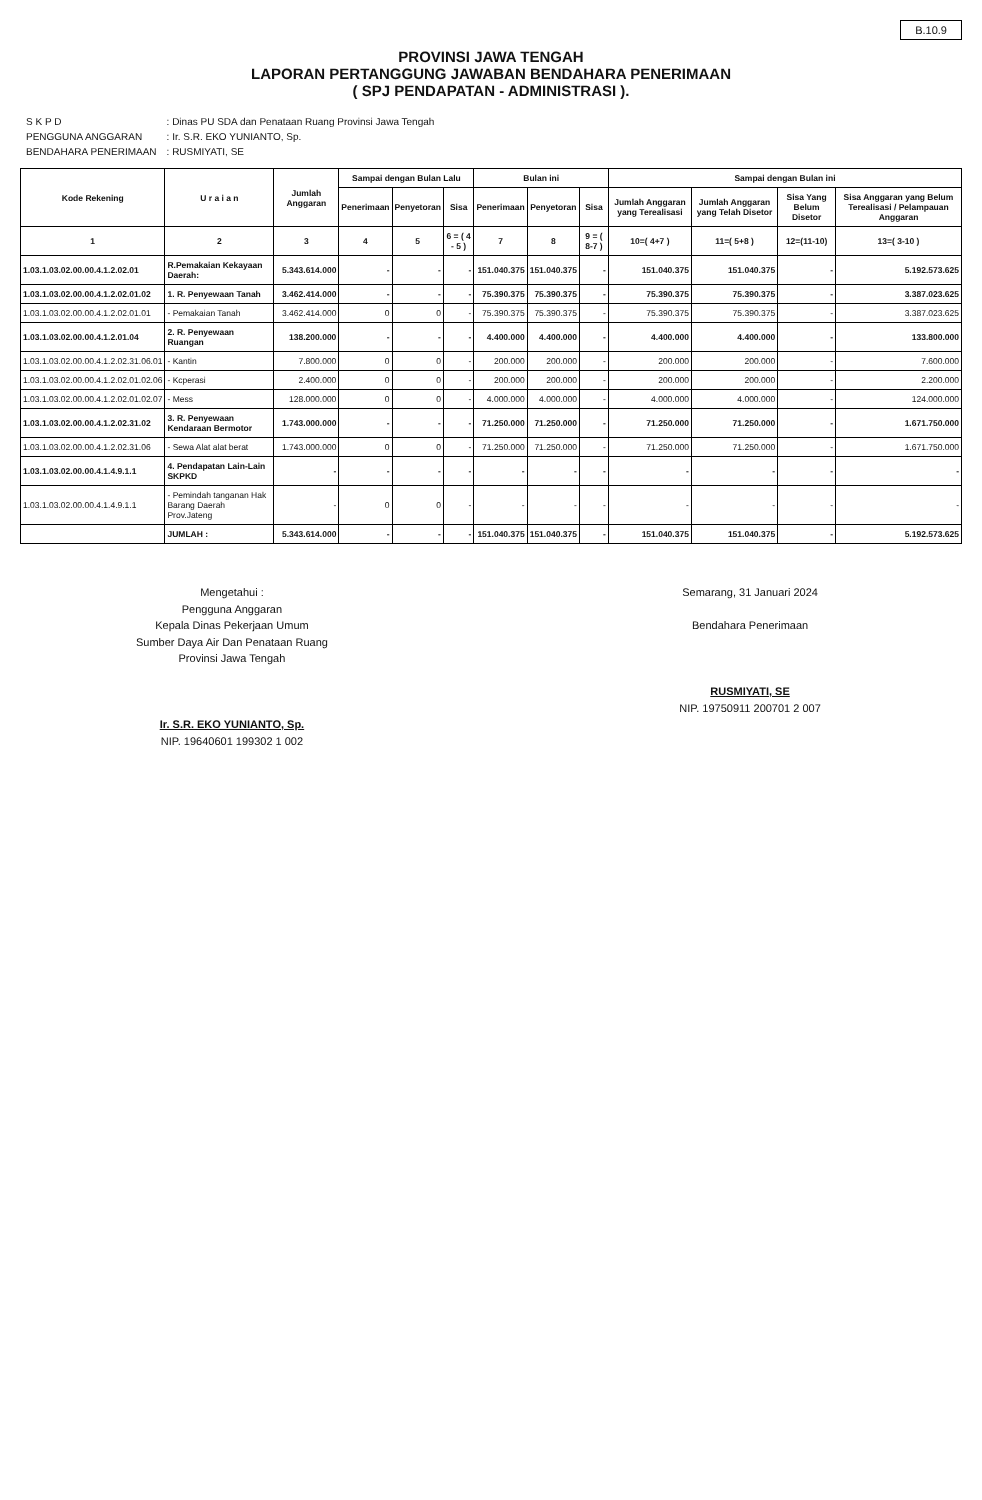B.10.9
PROVINSI JAWA TENGAH
LAPORAN PERTANGGUNG JAWABAN BENDAHARA PENERIMAAN
( SPJ PENDAPATAN - ADMINISTRASI ).
| S K P D | : Dinas PU SDA dan Penataan Ruang Provinsi Jawa Tengah |
| PENGGUNA ANGGARAN | : Ir. S.R. EKO YUNIANTO, Sp. |
| BENDAHARA PENERIMAAN | : RUSMIYATI, SE |
| Kode Rekening | U r a i a n | Jumlah Anggaran | Sampai dengan Bulan Lalu | | | Bulan ini | | | Sampai dengan Bulan ini | | | |
| --- | --- | --- | --- | --- | --- | --- | --- | --- | --- | --- | --- | --- |
| | | | Penerimaan | Penyetoran | Sisa | Penerimaan | Penyetoran | Sisa | Jumlah Anggaran yang Terealisasi | Jumlah Anggaran yang Telah Disetor | Sisa Yang Belum Disetor | Sisa Anggaran yang Belum Terealisasi / Pelampauan Anggaran |
| 1 | 2 | 3 | 4 | 5 | 6 = ( 4 - 5 ) | 7 | 8 | 9 = ( 8-7 ) | 10=( 4+7 ) | 11=( 5+8 ) | 12=(11-10) | 13=( 3-10 ) |
| 1.03.1.03.02.00.00.4.1.2.02.01 | R.Pemakaian Kekayaan Daerah: | 5.343.614.000 | - | - | - | 151.040.375 | 151.040.375 | - | 151.040.375 | 151.040.375 | - | 5.192.573.625 |
| 1.03.1.03.02.00.00.4.1.2.02.01.02 | 1. R. Penyewaan Tanah | 3.462.414.000 | - | - | - | 75.390.375 | 75.390.375 | - | 75.390.375 | 75.390.375 | - | 3.387.023.625 |
| 1.03.1.03.02.00.00.4.1.2.02.01.01 | - Pemakaian Tanah | 3.462.414.000 | 0 | 0 | - | 75.390.375 | 75.390.375 | - | 75.390.375 | 75.390.375 | - | 3.387.023.625 |
| 1.03.1.03.02.00.00.4.1.2.01.04 | 2. R. Penyewaan Ruangan | 138.200.000 | - | - | - | 4.400.000 | 4.400.000 | - | 4.400.000 | 4.400.000 | - | 133.800.000 |
| 1.03.1.03.02.00.00.4.1.2.02.31.06.01 | - Kantin | 7.800.000 | 0 | 0 | - | 200.000 | 200.000 | - | 200.000 | 200.000 | - | 7.600.000 |
| 1.03.1.03.02.00.00.4.1.2.02.01.02.06 | - Kcperasi | 2.400.000 | 0 | 0 | - | 200.000 | 200.000 | - | 200.000 | 200.000 | - | 2.200.000 |
| 1.03.1.03.02.00.00.4.1.2.02.01.02.07 | - Mess | 128.000.000 | 0 | 0 | - | 4.000.000 | 4.000.000 | - | 4.000.000 | 4.000.000 | - | 124.000.000 |
| 1.03.1.03.02.00.00.4.1.2.02.31.02 | 3. R. Penyewaan Kendaraan Bermotor | 1.743.000.000 | - | - | - | 71.250.000 | 71.250.000 | - | 71.250.000 | 71.250.000 | - | 1.671.750.000 |
| 1.03.1.03.02.00.00.4.1.2.02.31.06 | - Sewa Alat alat berat | 1.743.000.000 | 0 | 0 | - | 71.250.000 | 71.250.000 | - | 71.250.000 | 71.250.000 | - | 1.671.750.000 |
| 1.03.1.03.02.00.00.4.1.4.9.1.1 | 4. Pendapatan Lain-Lain SKPKD | - | - | - | - | - | - | - | - | - | - | - |
| 1.03.1.03.02.00.00.4.1.4.9.1.1 | - Pemindah tanganan Hak Barang Daerah Prov.Jateng | - | 0 | 0 | - | - | - | - | - | - | - | - |
| | JUMLAH : | 5.343.614.000 | - | - | - | 151.040.375 | 151.040.375 | - | 151.040.375 | 151.040.375 | - | 5.192.573.625 |
Mengetahui :
Pengguna Anggaran
Kepala Dinas Pekerjaan Umum
Sumber Daya Air Dan Penataan Ruang
Provinsi Jawa Tengah
Ir. S.R. EKO YUNIANTO, Sp.
NIP. 19640601 199302 1 002
Semarang, 31 Januari 2024
Bendahara Penerimaan
RUSMIYATI, SE
NIP. 19750911 200701 2 007